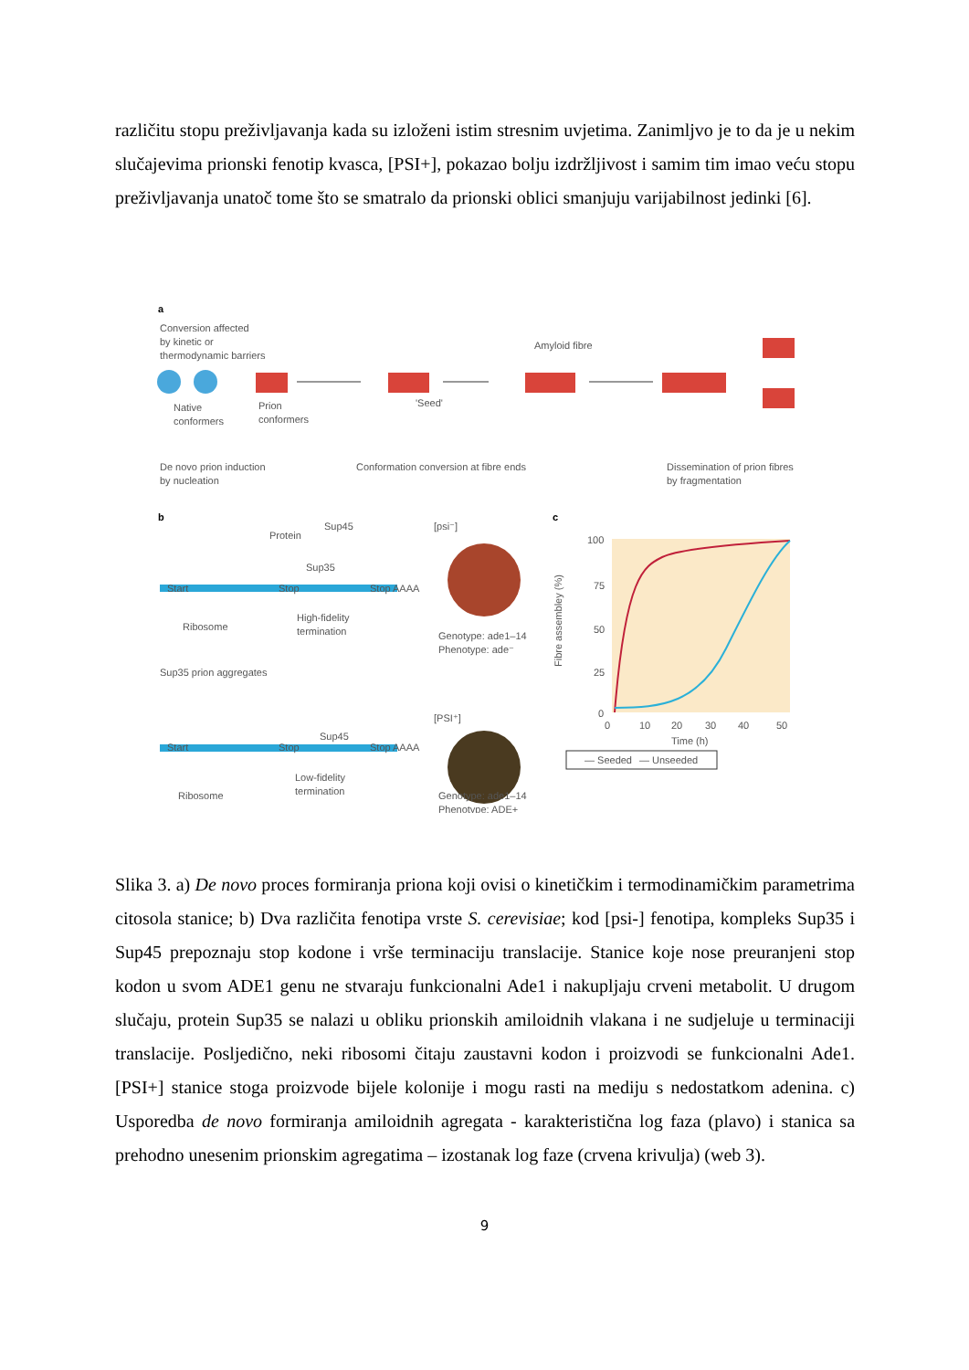različitu stopu preživljavanja kada su izloženi istim stresnim uvjetima. Zanimljvo je to da je u nekim slučajevima prionski fenotip kvasca, [PSI+], pokazao bolju izdržljivost i samim tim imao veću stopu preživljavanja unatoč tome što se smatralo da prionski oblici smanjuju varijabilnost jedinki [6].
a
Conversion affected
by kinetic or
thermodynamic barriers
Native
conformers
Prion
conformers
'Seed'
Amyloid fibre
De novo prion induction
by nucleation
Conformation conversion at fibre ends
Dissemination of prion fibres
by fragmentation
b
Protein
Sup45
Sup35
Start
Stop
Stop
AAAA
Ribosome
High-fidelity
termination
Sup35 prion aggregates
Sup45
Start
Stop
Stop
AAAA
Ribosome
Low-fidelity
termination
[psi⁻]
Genotype: ade1–14
Phenotype: ade⁻
[PSI⁺]
Genotype: ade1–14
Phenotype: ADE+
c
100
75
50
25
0
0
10
20
30
40
50
Time (h)
Fibre assembley (%)
— Seeded
— Unseeded
Slika 3. a) De novo proces formiranja priona koji ovisi o kinetičkim i termodinamičkim parametrima citosola stanice; b) Dva različita fenotipa vrste S. cerevisiae; kod [psi-] fenotipa, kompleks Sup35 i Sup45 prepoznaju stop kodone i vrše terminaciju translacije. Stanice koje nose preuranjeni stop kodon u svom ADE1 genu ne stvaraju funkcionalni Ade1 i nakupljaju crveni metabolit. U drugom slučaju, protein Sup35 se nalazi u obliku prionskih amiloidnih vlakana i ne sudjeluje u terminaciji translacije. Posljedično, neki ribosomi čitaju zaustavni kodon i proizvodi se funkcionalni Ade1. [PSI+] stanice stoga proizvode bijele kolonije i mogu rasti na mediju s nedostatkom adenina. c) Usporedba de novo formiranja amiloidnih agregata - karakteristična log faza (plavo) i stanica sa prehodno unesenim prionskim agregatima – izostanak log faze (crvena krivulja) (web 3).
9